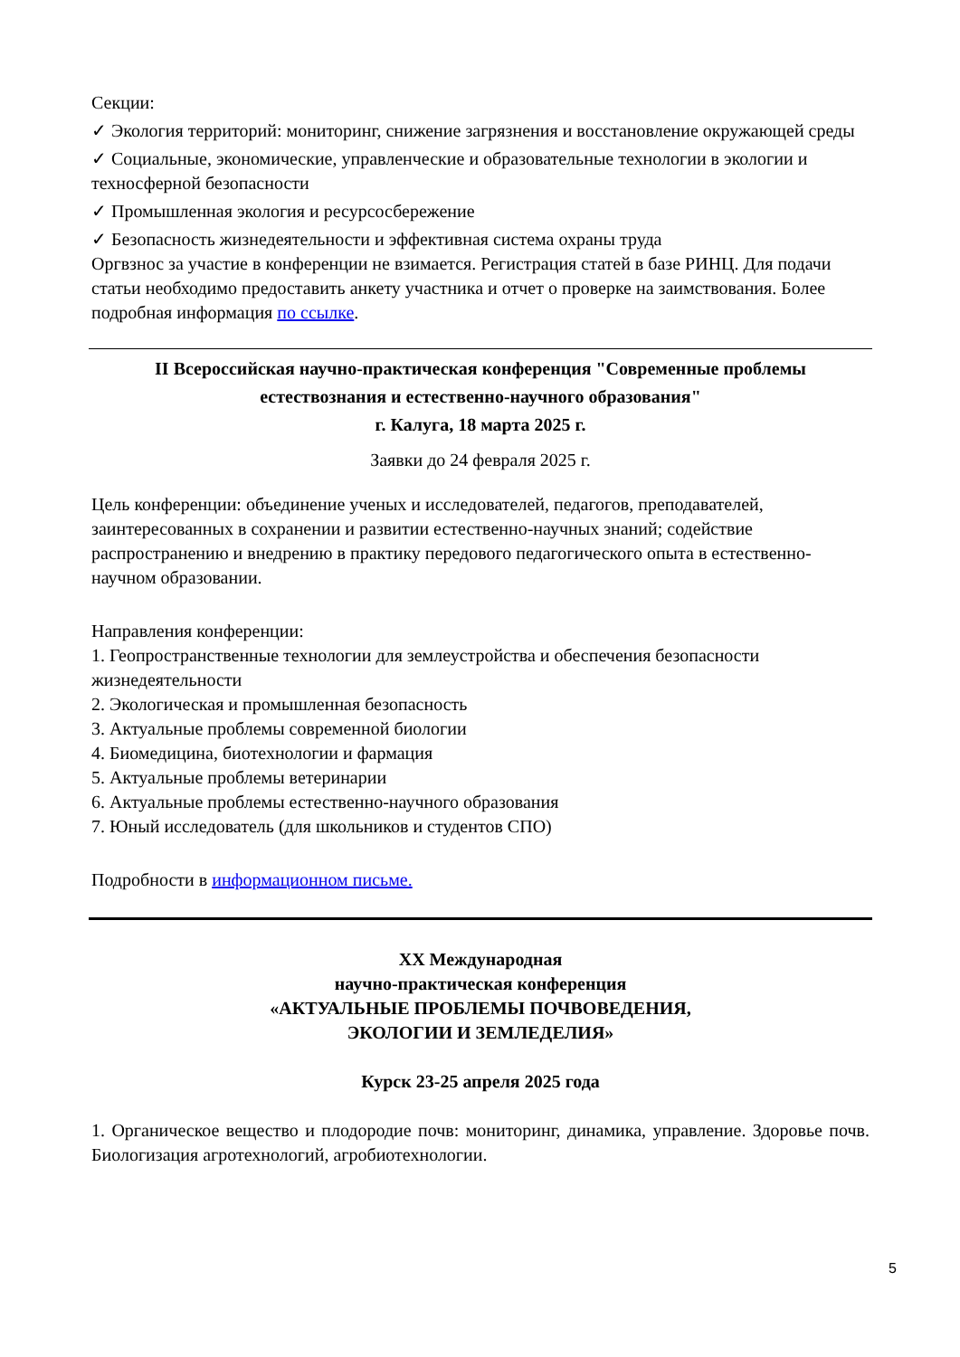Секции:
✓ Экология территорий: мониторинг, снижение загрязнения и восстановление окружающей среды
✓ Социальные, экономические, управленческие и образовательные технологии в экологии и техносферной безопасности
✓ Промышленная экология и ресурсосбережение
✓ Безопасность жизнедеятельности и эффективная система охраны труда
Оргвзнос за участие в конференции не взимается. Регистрация статей в базе РИНЦ. Для подачи статьи необходимо предоставить анкету участника и отчет о проверке на заимствования. Более подробная информация по ссылке.
II Всероссийская научно-практическая конференция "Современные проблемы естествознания и естественно-научного образования"
г. Калуга, 18 марта 2025 г.
Заявки до 24 февраля 2025 г.
Цель конференции: объединение ученых и исследователей, педагогов, преподавателей, заинтересованных в сохранении и развитии естественно-научных знаний; содействие распространению и внедрению в практику передового педагогического опыта в естественно-научном образовании.
Направления конференции:
1. Геопространственные технологии для землеустройства и обеспечения безопасности жизнедеятельности
2. Экологическая и промышленная безопасность
3. Актуальные проблемы современной биологии
4. Биомедицина, биотехнологии и фармация
5. Актуальные проблемы ветеринарии
6. Актуальные проблемы естественно-научного образования
7. Юный исследователь (для школьников и студентов СПО)
Подробности в информационном письме.
XX Международная
научно-практическая конференция
«АКТУАЛЬНЫЕ ПРОБЛЕМЫ ПОЧВОВЕДЕНИЯ,
ЭКОЛОГИИ И ЗЕМЛЕДЕЛИЯ»
Курск 23-25 апреля 2025 года
1. Органическое вещество и плодородие почв: мониторинг, динамика, управление. Здоровье почв. Биологизация агротехнологий, агробиотехнологии.
5